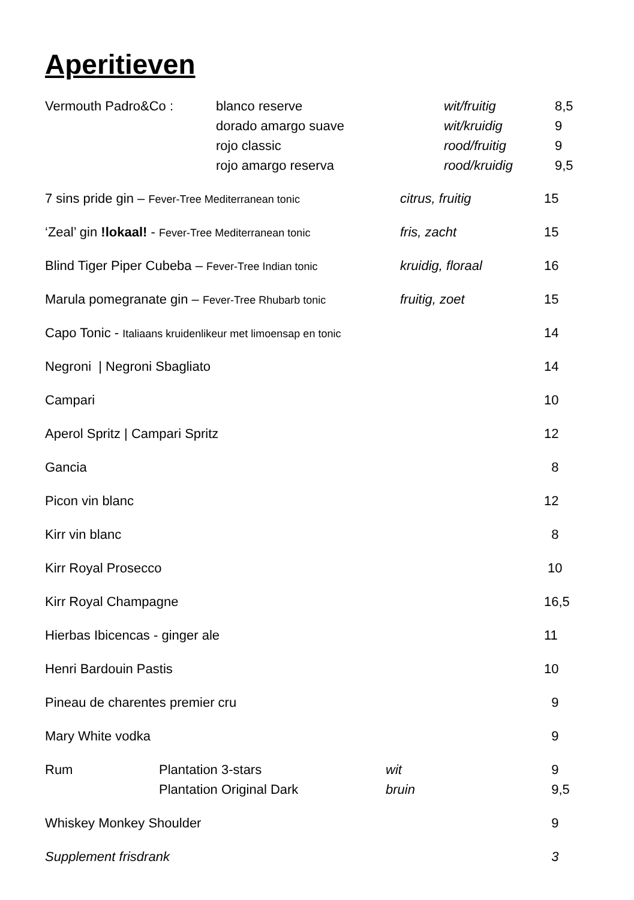Aperitieven
| Vermouth Padro&Co : | blanco reserve | wit/fruitig | 8,5 |
| | dorado amargo suave | wit/kruidig | 9 |
| | rojo classic | rood/fruitig | 9 |
| | rojo amargo reserva | rood/kruidig | 9,5 |
| 7 sins pride gin – Fever-Tree Mediterranean tonic | citrus, fruitig | 15 |
| ‘Zeal’ gin !lokaal! - Fever-Tree Mediterranean tonic | fris, zacht | 15 |
| Blind Tiger Piper Cubeba – Fever-Tree Indian tonic | kruidig, floraal | 16 |
| Marula pomegranate gin – Fever-Tree Rhubarb tonic | fruitig, zoet | 15 |
| Capo Tonic - Italiaans kruidenlikeur met limoensap en tonic | | 14 |
| Negroni / Negroni Sbagliato | | 14 |
| Campari | | 10 |
| Aperol Spritz / Campari Spritz | | 12 |
| Gancia | | 8 |
| Picon vin blanc | | 12 |
| Kirr vin blanc | | 8 |
| Kirr Royal Prosecco | | 10 |
| Kirr Royal Champagne | | 16,5 |
| Hierbas Ibicencas - ginger ale | | 11 |
| Henri Bardouin Pastis | | 10 |
| Pineau de charentes premier cru | | 9 |
| Mary White vodka | | 9 |
| Rum | Plantation 3-stars | wit | 9 |
| | Plantation Original Dark | bruin | 9,5 |
| Whiskey Monkey Shoulder | | | 9 |
| Supplement frisdrank | | | 3 |